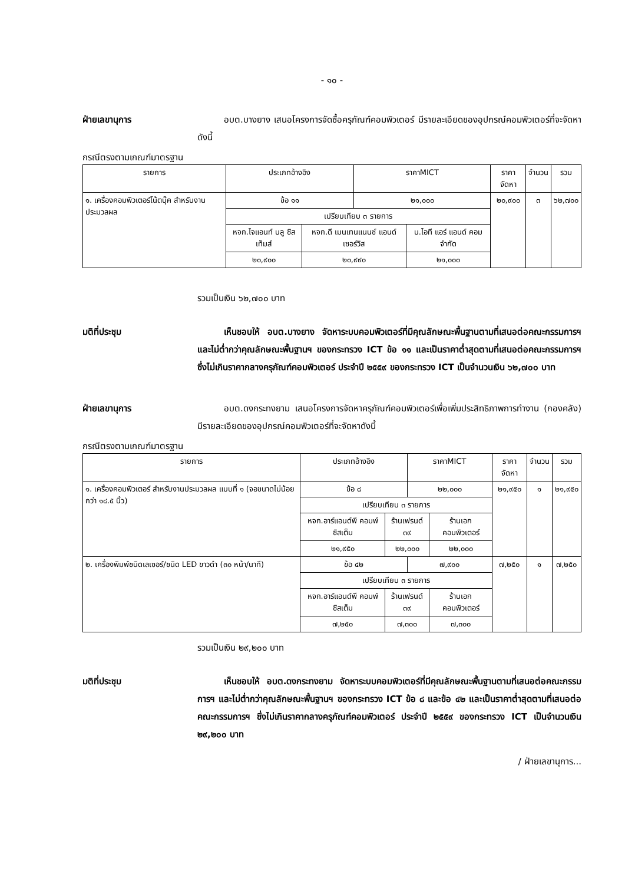- ๑๐ -
ฝ่ายเลขานุการ    อบต.บางยาง เสนอโครงการจัดซื้อครุภัณฑ์คอมพิวเตอร์ มีรายละเอียดของอุปกรณ์คอมพิวเตอร์ที่จะจัดหาดังนี้
กรณีตรงตามเกณฑ์มาตรฐาน
| รายการ | ประเภทอ้างอิง | | ราคาMICT | | ราคาจัดหา | จำนวน | รวม |
| --- | --- | --- | --- | --- | --- | --- | --- |
| ๑. เครื่องคอมพิวเตอร์โน้ตบุ๊ค สำหรับงานประมวลผล | ข้อ ๑๑ | | ๒๑,๐๐๐ | | ๒๐,๙๐๐ | ๓ | ๖๒,๗๐๐ |
| | เปรียบเทียบ ๓ รายการ | | | | | | |
| | หจก.ไจแอนท์ บลู ซิสเท็มส์ | หจก.ดี เมนเทนแนนซ์ แอนด์ เซอร์วิส | | บ.ไอที แอร์ แอนด์ คอม จำกัด | | | |
| | ๒๐,๙๐๐ | ๒๐,๙๙๐ | | ๒๑,๐๐๐ | | | |
รวมเป็นเงิน ๖๒,๗๐๐ บาท
มติที่ประชุม    เห็นชอบให้ อบต.บางยาง จัดหาระบบคอมพิวเตอร์ที่มีคุณลักษณะพื้นฐานตามที่เสนอต่อคณะกรรมการฯ และไม่ต่ำกว่าคุณลักษณะพื้นฐานฯ ของกระทรวง ICT ข้อ ๑๑ และเป็นราคาต่ำสุดตามที่เสนอต่อคณะกรรมการฯ ซึ่งไม่เกินราคากลางครุภัณฑ์คอมพิวเตอร์ ประจำปี ๒๕๕๙ ของกระทรวง ICT เป็นจำนวนเงิน ๖๒,๗๐๐ บาท
ฝ่ายเลขานุการ    อบต.ดงกระทงยาม เสนอโครงการจัดหาครุภัณฑ์คอมพิวเตอร์เพื่อเพิ่มประสิทธิภาพการทำงาน (กองคลัง) มีรายละเอียดของอุปกรณ์คอมพิวเตอร์ที่จะจัดหาดังนี้
กรณีตรงตามเกณฑ์มาตรฐาน
| รายการ | ประเภทอ้างอิง | | ราคาMICT | | ราคาจัดหา | จำนวน | รวม |
| --- | --- | --- | --- | --- | --- | --- | --- |
| ๑. เครื่องคอมพิวเตอร์ สำหรับงานประมวลผล แบบที่ ๑ (จอขนาดไม่น้อยกว่า ๑๘.๕ นิ้ว) | ข้อ ๘ | | ๒๒,๐๐๐ | | ๒๑,๙๕๐ | ๑ | ๒๑,๙๕๐ |
| | เปรียบเทียบ ๓ รายการ | | | | | | |
| | หจก.อาร์แอนด์พี คอมพ์ซิสเต็ม | ร้านเฟรนด์ ๓๙ | | ร้านเอก คอมพิวเตอร์ | | | |
| | ๒๑,๙๕๐ | ๒๒,๐๐๐ | | ๒๒,๐๐๐ | | | |
| ๒. เครื่องพิมพ์ชนิดเลเซอร์/ชนิด LED ขาวดำ (๓๐ หน้า/นาที) | ข้อ ๔๒ | | ๗,๙๐๐ | | ๗,๒๕๐ | ๑ | ๗,๒๕๐ |
| | เปรียบเทียบ ๓ รายการ | | | | | | |
| | หจก.อาร์แอนด์พี คอมพ์ซิสเต็ม | ร้านเฟรนด์ ๓๙ | | ร้านเอก คอมพิวเตอร์ | | | |
| | ๗,๒๕๐ | ๗,๓๐๐ | | ๗,๓๐๐ | | | |
รวมเป็นเงิน ๒๙,๒๐๐ บาท
มติที่ประชุม    เห็นชอบให้ อบต.ดงกระทงยาม จัดหาระบบคอมพิวเตอร์ที่มีคุณลักษณะพื้นฐานตามที่เสนอต่อคณะกรรมการฯ และไม่ต่ำกว่าคุณลักษณะพื้นฐานฯ ของกระทรวง ICT ข้อ ๘ และข้อ ๔๒ และเป็นราคาต่ำสุดตามที่เสนอต่อคณะกรรมการฯ ซึ่งไม่เกินราคากลางครุภัณฑ์คอมพิวเตอร์ ประจำปี ๒๕๕๙ ของกระทรวง ICT เป็นจำนวนเงิน ๒๙,๒๐๐ บาท
/ ฝ่ายเลขานุการ...